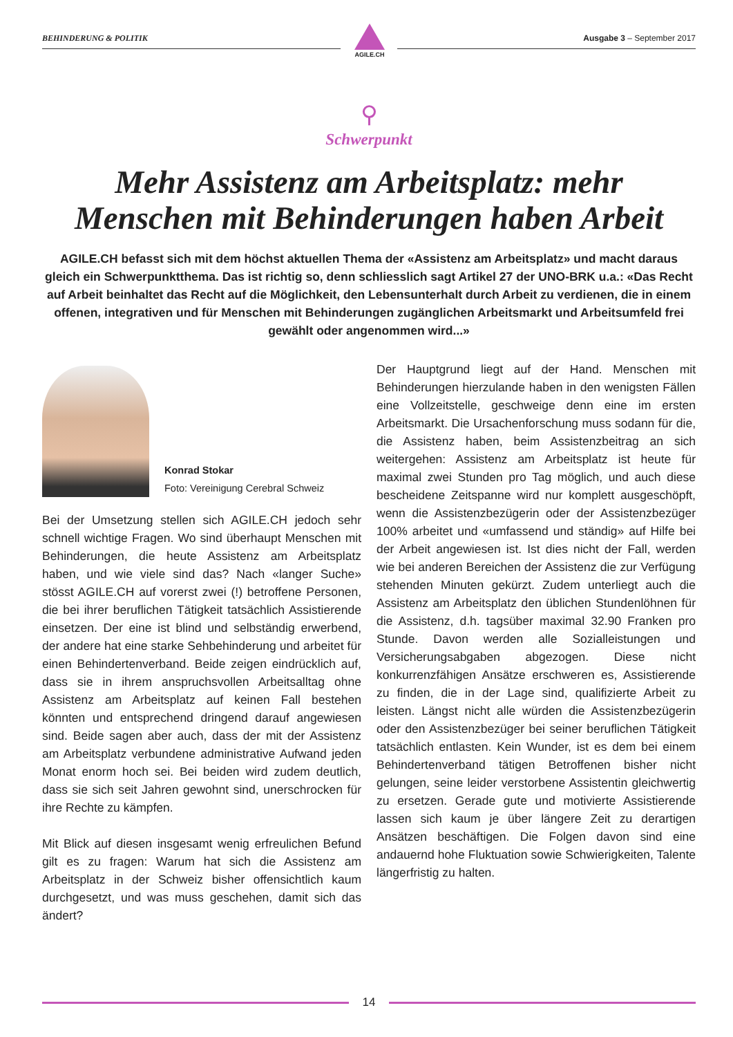BEHINDERUNG & POLITIK Ausgabe 3 – September 2017
AGILE.CH
⚲
Schwerpunkt
Mehr Assistenz am Arbeitsplatz: mehr Menschen mit Behinderungen haben Arbeit
AGILE.CH befasst sich mit dem höchst aktuellen Thema der «Assistenz am Arbeitsplatz» und macht daraus gleich ein Schwerpunktthema. Das ist richtig so, denn schliesslich sagt Artikel 27 der UNO-BRK u.a.: «Das Recht auf Arbeit beinhaltet das Recht auf die Möglichkeit, den Lebensunterhalt durch Arbeit zu verdienen, die in einem offenen, integrativen und für Menschen mit Behinderungen zugänglichen Arbeitsmarkt und Arbeitsumfeld frei gewählt oder angenommen wird...»
Konrad Stokar
Foto: Vereinigung Cerebral Schweiz
Bei der Umsetzung stellen sich AGILE.CH jedoch sehr schnell wichtige Fragen. Wo sind überhaupt Menschen mit Behinderungen, die heute Assistenz am Arbeitsplatz haben, und wie viele sind das? Nach «langer Suche» stösst AGILE.CH auf vorerst zwei (!) betroffene Personen, die bei ihrer beruflichen Tätigkeit tatsächlich Assistierende einsetzen. Der eine ist blind und selbständig erwerbend, der andere hat eine starke Sehbehinderung und arbeitet für einen Behindertenverband. Beide zeigen eindrücklich auf, dass sie in ihrem anspruchsvollen Arbeitsalltag ohne Assistenz am Arbeitsplatz auf keinen Fall bestehen könnten und entsprechend dringend darauf angewiesen sind. Beide sagen aber auch, dass der mit der Assistenz am Arbeitsplatz verbundene administrative Aufwand jeden Monat enorm hoch sei. Bei beiden wird zudem deutlich, dass sie sich seit Jahren gewohnt sind, unerschrocken für ihre Rechte zu kämpfen.
Mit Blick auf diesen insgesamt wenig erfreulichen Befund gilt es zu fragen: Warum hat sich die Assistenz am Arbeitsplatz in der Schweiz bisher offensichtlich kaum durchgesetzt, und was muss geschehen, damit sich das ändert?
Der Hauptgrund liegt auf der Hand. Menschen mit Behinderungen hierzulande haben in den wenigsten Fällen eine Vollzeitstelle, geschweige denn eine im ersten Arbeitsmarkt. Die Ursachenforschung muss sodann für die, die Assistenz haben, beim Assistenzbeitrag an sich weitergehen: Assistenz am Arbeitsplatz ist heute für maximal zwei Stunden pro Tag möglich, und auch diese bescheidene Zeitspanne wird nur komplett ausgeschöpft, wenn die Assistenzbezügerin oder der Assistenzbezüger 100% arbeitet und «umfassend und ständig» auf Hilfe bei der Arbeit angewiesen ist. Ist dies nicht der Fall, werden wie bei anderen Bereichen der Assistenz die zur Verfügung stehenden Minuten gekürzt. Zudem unterliegt auch die Assistenz am Arbeitsplatz den üblichen Stundenlöhnen für die Assistenz, d.h. tagsüber maximal 32.90 Franken pro Stunde. Davon werden alle Sozialleistungen und Versicherungsabgaben abgezogen. Diese nicht konkurrenzfähigen Ansätze erschweren es, Assistierende zu finden, die in der Lage sind, qualifizierte Arbeit zu leisten. Längst nicht alle würden die Assistenzbezügerin oder den Assistenzbezüger bei seiner beruflichen Tätigkeit tatsächlich entlasten. Kein Wunder, ist es dem bei einem Behindertenverband tätigen Betroffenen bisher nicht gelungen, seine leider verstorbene Assistentin gleichwertig zu ersetzen. Gerade gute und motivierte Assistierende lassen sich kaum je über längere Zeit zu derartigen Ansätzen beschäftigen. Die Folgen davon sind eine andauernd hohe Fluktuation sowie Schwierigkeiten, Talente längerfristig zu halten.
14